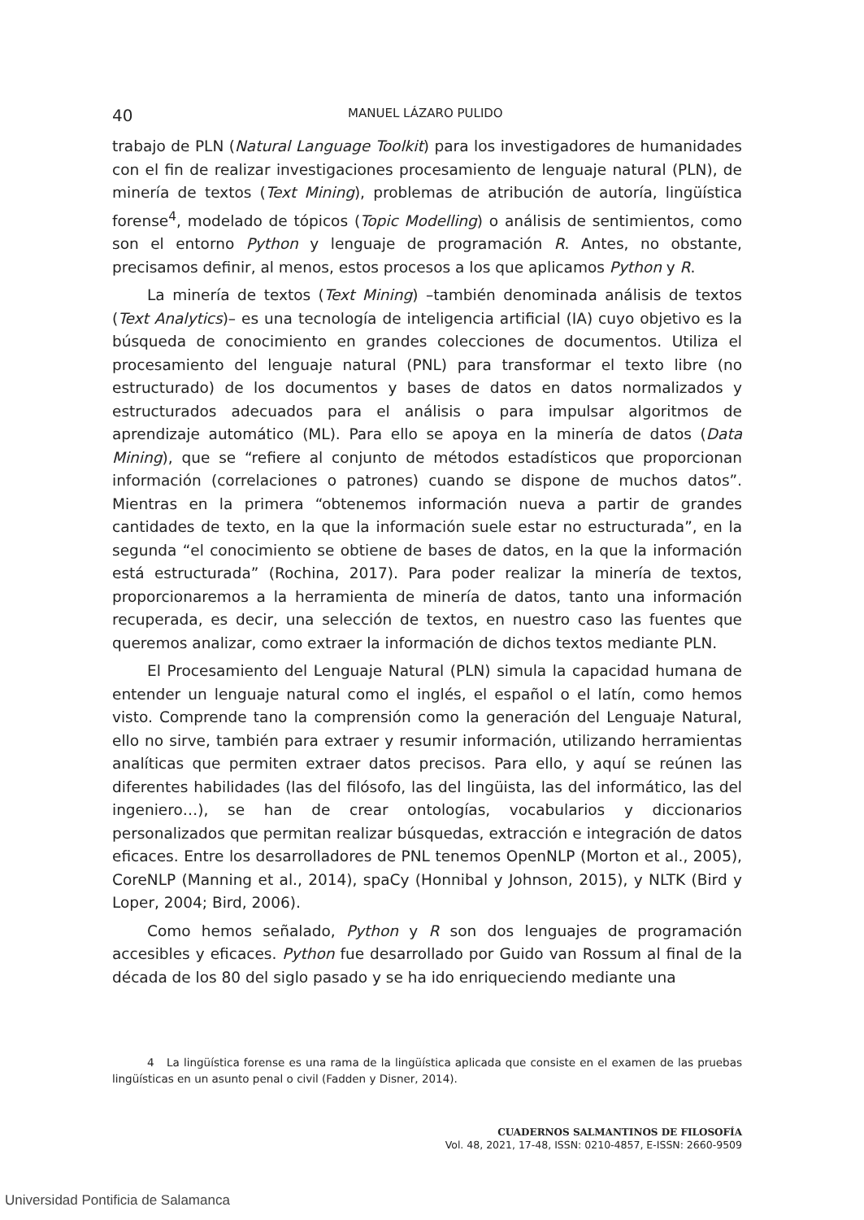40 MANUEL LÁZARO PULIDO
trabajo de PLN (Natural Language Toolkit) para los investigadores de humanidades con el fin de realizar investigaciones procesamiento de lenguaje natural (PLN), de minería de textos (Text Mining), problemas de atribución de autoría, lingüística forense<sup>4</sup>, modelado de tópicos (Topic Modelling) o análisis de sentimientos, como son el entorno Python y lenguaje de programación R. Antes, no obstante, precisamos definir, al menos, estos procesos a los que aplicamos Python y R.
La minería de textos (Text Mining) –también denominada análisis de textos (Text Analytics)– es una tecnología de inteligencia artificial (IA) cuyo objetivo es la búsqueda de conocimiento en grandes colecciones de documentos. Utiliza el procesamiento del lenguaje natural (PNL) para transformar el texto libre (no estructurado) de los documentos y bases de datos en datos normalizados y estructurados adecuados para el análisis o para impulsar algoritmos de aprendizaje automático (ML). Para ello se apoya en la minería de datos (Data Mining), que se “refiere al conjunto de métodos estadísticos que proporcionan información (correlaciones o patrones) cuando se dispone de muchos datos”. Mientras en la primera “obtenemos información nueva a partir de grandes cantidades de texto, en la que la información suele estar no estructurada”, en la segunda “el conocimiento se obtiene de bases de datos, en la que la información está estructurada” (Rochina, 2017). Para poder realizar la minería de textos, proporcionaremos a la herramienta de minería de datos, tanto una información recuperada, es decir, una selección de textos, en nuestro caso las fuentes que queremos analizar, como extraer la información de dichos textos mediante PLN.
El Procesamiento del Lenguaje Natural (PLN) simula la capacidad humana de entender un lenguaje natural como el inglés, el español o el latín, como hemos visto. Comprende tano la comprensión como la generación del Lenguaje Natural, ello no sirve, también para extraer y resumir información, utilizando herramientas analíticas que permiten extraer datos precisos. Para ello, y aquí se reúnen las diferentes habilidades (las del filósofo, las del lingüista, las del informático, las del ingeniero…), se han de crear ontologías, vocabularios y diccionarios personalizados que permitan realizar búsquedas, extracción e integración de datos eficaces. Entre los desarrolladores de PNL tenemos OpenNLP (Morton et al., 2005), CoreNLP (Manning et al., 2014), spaCy (Honnibal y Johnson, 2015), y NLTK (Bird y Loper, 2004; Bird, 2006).
Como hemos señalado, Python y R son dos lenguajes de programación accesibles y eficaces. Python fue desarrollado por Guido van Rossum al final de la década de los 80 del siglo pasado y se ha ido enriqueciendo mediante una
4 La lingüística forense es una rama de la lingüística aplicada que consiste en el examen de las pruebas lingüísticas en un asunto penal o civil (Fadden y Disner, 2014).
CUADERNOS SALMANTINOS DE FILOSOFÍA
Vol. 48, 2021, 17-48, ISSN: 0210-4857, E-ISSN: 2660-9509
Universidad Pontificia de Salamanca